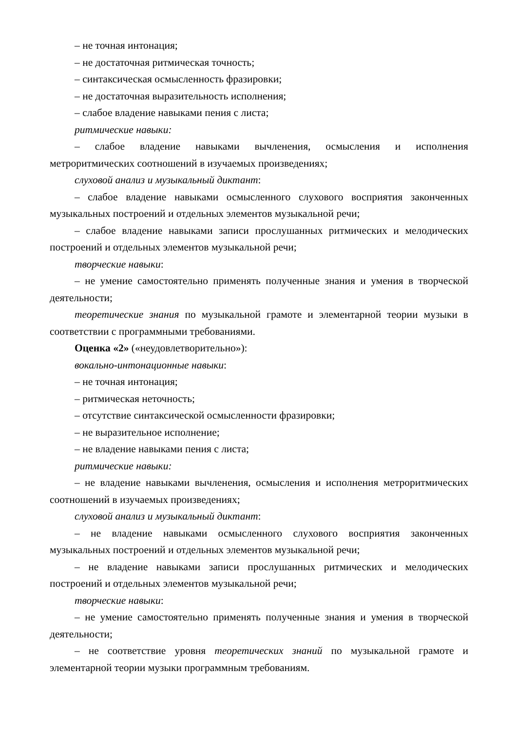– не точная интонация;
– не достаточная ритмическая точность;
– синтаксическая осмысленность фразировки;
– не достаточная выразительность исполнения;
– слабое владение навыками пения с листа;
ритмические навыки:
– слабое владение навыками вычленения, осмысления и исполнения метроритмических соотношений в изучаемых произведениях;
слуховой анализ и музыкальный диктант:
– слабое владение навыками осмысленного слухового восприятия законченных музыкальных построений и отдельных элементов музыкальной речи;
– слабое владение навыками записи прослушанных ритмических и мелодических построений и отдельных элементов музыкальной речи;
творческие навыки:
– не умение самостоятельно применять полученные знания и умения в творческой деятельности;
теоретические знания по музыкальной грамоте и элементарной теории музыки в соответствии с программными требованиями.
Оценка «2» («неудовлетворительно»):
вокально-интонационные навыки:
– не точная интонация;
– ритмическая неточность;
– отсутствие синтаксической осмысленности фразировки;
– не выразительное исполнение;
– не владение навыками пения с листа;
ритмические навыки:
– не владение навыками вычленения, осмысления и исполнения метроритмических соотношений в изучаемых произведениях;
слуховой анализ и музыкальный диктант:
– не владение навыками осмысленного слухового восприятия законченных музыкальных построений и отдельных элементов музыкальной речи;
– не владение навыками записи прослушанных ритмических и мелодических построений и отдельных элементов музыкальной речи;
творческие навыки:
– не умение самостоятельно применять полученные знания и умения в творческой деятельности;
– не соответствие уровня теоретических знаний по музыкальной грамоте и элементарной теории музыки программным требованиям.